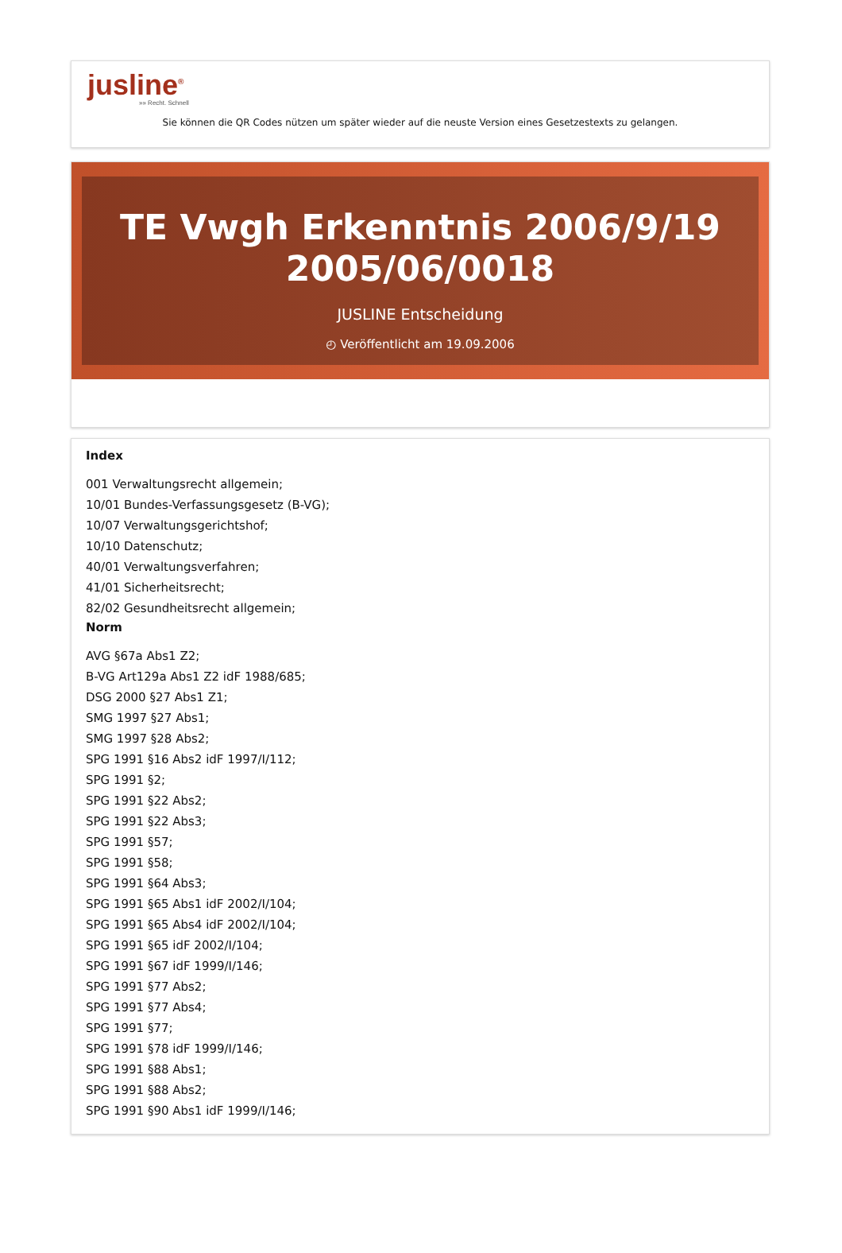jusline<sup>®</sup>
»» Recht. Schnell
Sie können die QR Codes nützen um später wieder auf die neuste Version eines Gesetzestexts zu gelangen.
TE Vwgh Erkenntnis 2006/9/19 2005/06/0018
JUSLINE Entscheidung
◴ Veröffentlicht am 19.09.2006
Index
001 Verwaltungsrecht allgemein;
10/01 Bundes-Verfassungsgesetz (B-VG);
10/07 Verwaltungsgerichtshof;
10/10 Datenschutz;
40/01 Verwaltungsverfahren;
41/01 Sicherheitsrecht;
82/02 Gesundheitsrecht allgemein;
Norm
AVG §67a Abs1 Z2;
B-VG Art129a Abs1 Z2 idF 1988/685;
DSG 2000 §27 Abs1 Z1;
SMG 1997 §27 Abs1;
SMG 1997 §28 Abs2;
SPG 1991 §16 Abs2 idF 1997/I/112;
SPG 1991 §2;
SPG 1991 §22 Abs2;
SPG 1991 §22 Abs3;
SPG 1991 §57;
SPG 1991 §58;
SPG 1991 §64 Abs3;
SPG 1991 §65 Abs1 idF 2002/I/104;
SPG 1991 §65 Abs4 idF 2002/I/104;
SPG 1991 §65 idF 2002/I/104;
SPG 1991 §67 idF 1999/I/146;
SPG 1991 §77 Abs2;
SPG 1991 §77 Abs4;
SPG 1991 §77;
SPG 1991 §78 idF 1999/I/146;
SPG 1991 §88 Abs1;
SPG 1991 §88 Abs2;
SPG 1991 §90 Abs1 idF 1999/I/146;